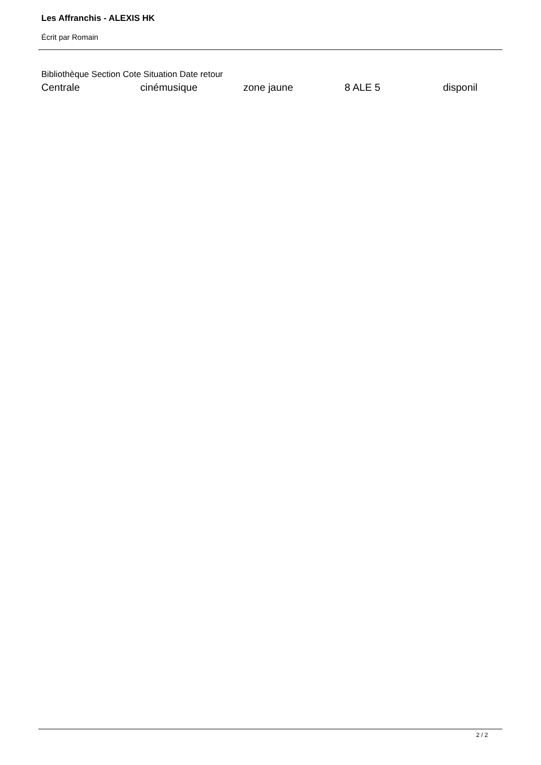Les Affranchis - ALEXIS HK
Écrit par Romain
Bibliothèque Section Cote Situation Date retour
| Centrale | cinémusique | zone jaune | 8 ALE 5 | disponil |
2 / 2